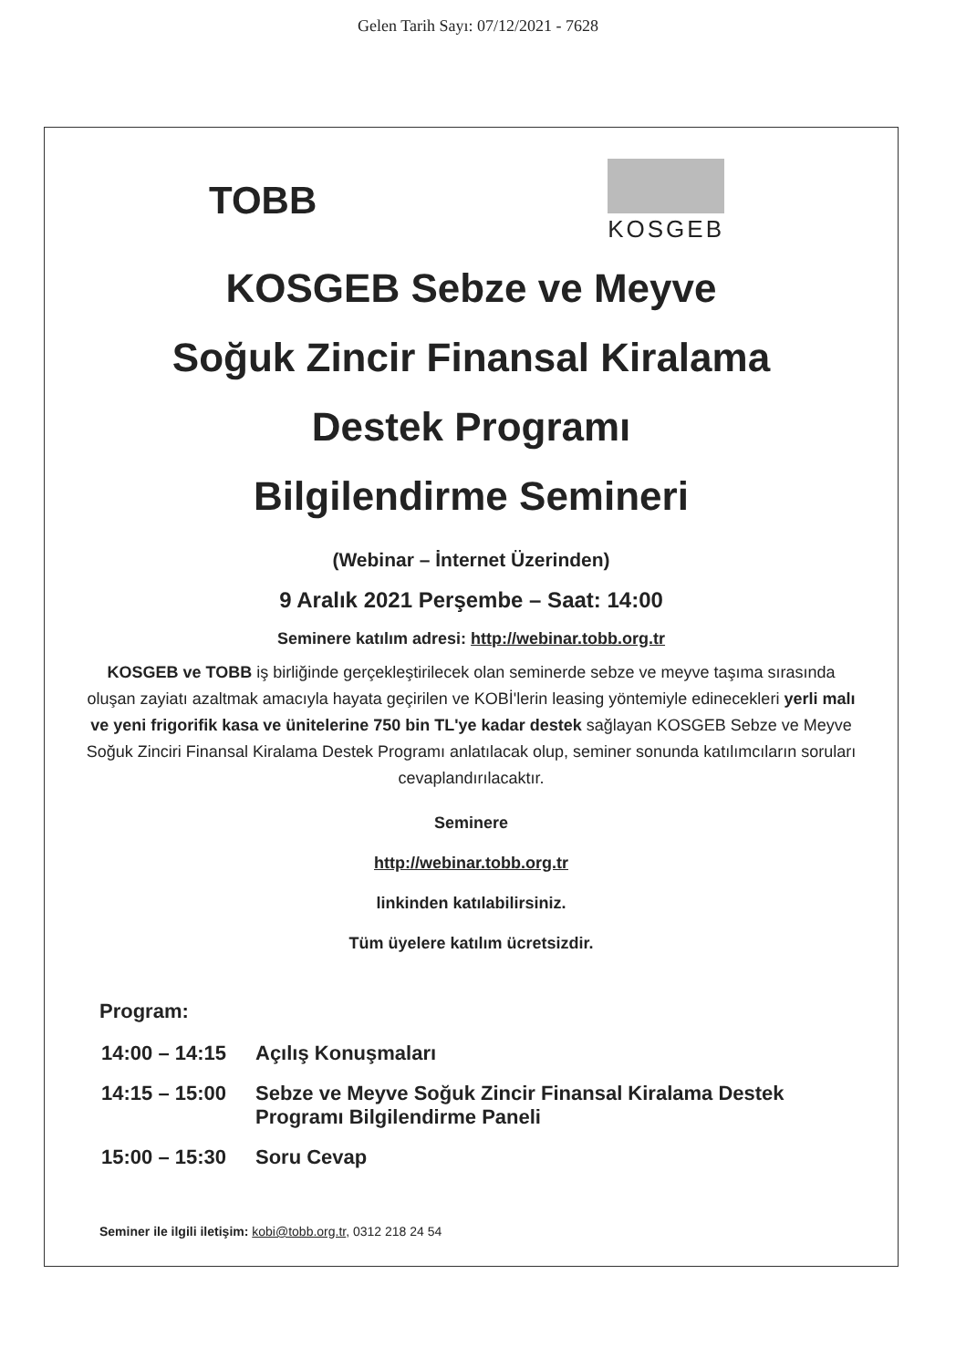Gelen Tarih Sayı: 07/12/2021 - 7628
TOBB
KOSGEB
KOSGEB Sebze ve Meyve
Soğuk Zincir Finansal Kiralama
Destek Programı
Bilgilendirme Semineri
(Webinar – İnternet Üzerinden)
9 Aralık 2021 Perşembe – Saat: 14:00
Seminere katılım adresi: http://webinar.tobb.org.tr
KOSGEB ve TOBB iş birliğinde gerçekleştirilecek olan seminerde sebze ve meyve taşıma sırasında oluşan zayiatı azaltmak amacıyla hayata geçirilen ve KOBİ'lerin leasing yöntemiyle edinecekleri yerli malı ve yeni frigorifik kasa ve ünitelerine 750 bin TL'ye kadar destek sağlayan KOSGEB Sebze ve Meyve Soğuk Zinciri Finansal Kiralama Destek Programı anlatılacak olup, seminer sonunda katılımcıların soruları cevaplandırılacaktır.
Seminere
http://webinar.tobb.org.tr
linkinden katılabilirsiniz.
Tüm üyelere katılım ücretsizdir.
Program:
| 14:00 – 14:15 | Açılış Konuşmaları |
| 14:15 – 15:00 | Sebze ve Meyve Soğuk Zincir Finansal Kiralama Destek Programı Bilgilendirme Paneli |
| 15:00 – 15:30 | Soru Cevap |
Seminer ile ilgili iletişim: kobi@tobb.org.tr, 0312 218 24 54